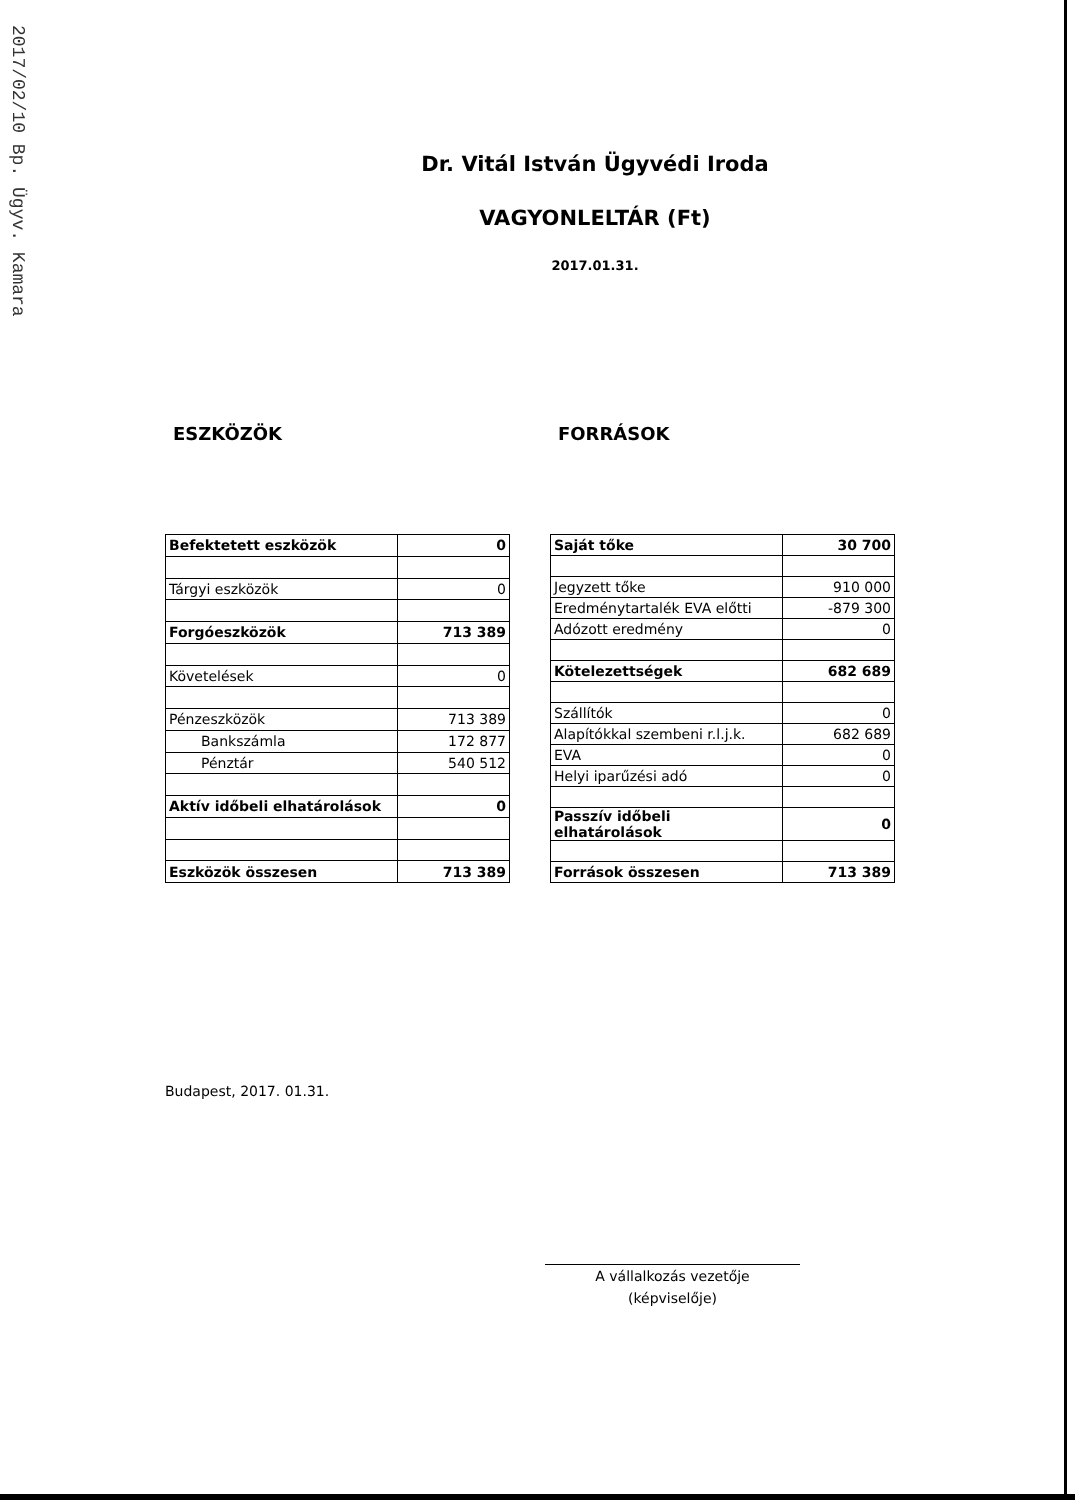2017/02/10 Bp. Ügyv. Kamara
Dr. Vitál István Ügyvédi Iroda
VAGYONLELTÁR (Ft)
2017.01.31.
ESZKÖZÖK FORRÁSOK
| Befektetett eszközök | 0 |
| Tárgyi eszközök | 0 |
| Forgóeszközök | 713 389 |
| Követelések | 0 |
| Pénzeszközök | 713 389 |
| Bankszámla | 172 877 |
| Pénztár | 540 512 |
| Aktív időbeli elhatárolások | 0 |
| Eszközök összesen | 713 389 |
| Saját tőke | 30 700 |
| Jegyzett tőke | 910 000 |
| Eredménytartalék EVA előtti | -879 300 |
| Adózott eredmény | 0 |
| Kötelezettségek | 682 689 |
| Szállítók | 0 |
| Alapítókkal szembeni r.l.j.k. | 682 689 |
| EVA | 0 |
| Helyi iparűzési adó | 0 |
| Passzív időbeli elhatárolások | 0 |
| Források összesen | 713 389 |
Budapest, 2017. 01.31.
A vállalkozás vezetője
(képviselője)